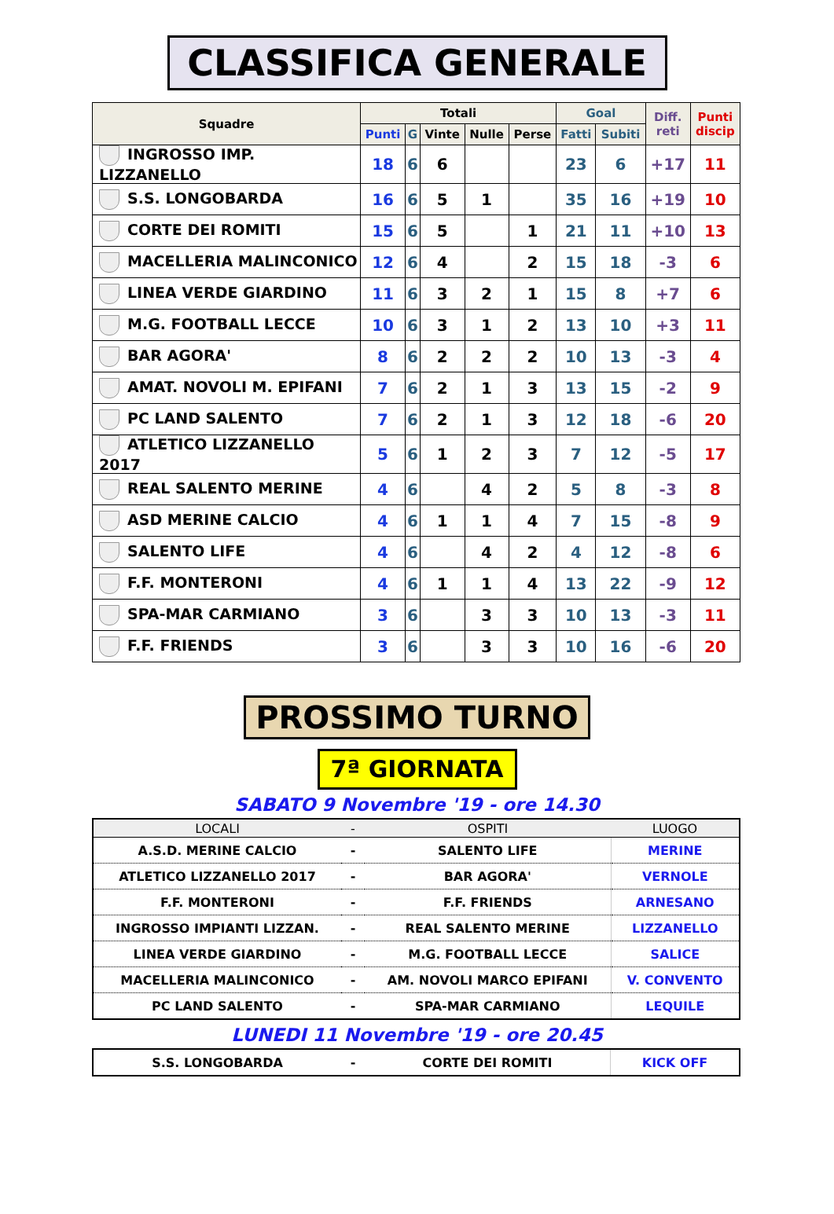CLASSIFICA GENERALE
| Squadre | Totali | | | | | Goal | | Diff. reti | Punti discip |
| --- | --- | --- | --- | --- | --- | --- | --- | --- | --- |
| | Punti | G | Vinte | Nulle | Perse | Fatti | Subiti | | |
| INGROSSO IMP. LIZZANELLO | 18 | 6 | 6 | | | 23 | 6 | +17 | 11 |
| S.S. LONGOBARDA | 16 | 6 | 5 | 1 | | 35 | 16 | +19 | 10 |
| CORTE DEI ROMITI | 15 | 6 | 5 | | 1 | 21 | 11 | +10 | 13 |
| MACELLERIA MALINCONICO | 12 | 6 | 4 | | 2 | 15 | 18 | -3 | 6 |
| LINEA VERDE GIARDINO | 11 | 6 | 3 | 2 | 1 | 15 | 8 | +7 | 6 |
| M.G. FOOTBALL LECCE | 10 | 6 | 3 | 1 | 2 | 13 | 10 | +3 | 11 |
| BAR AGORA' | 8 | 6 | 2 | 2 | 2 | 10 | 13 | -3 | 4 |
| AMAT. NOVOLI M. EPIFANI | 7 | 6 | 2 | 1 | 3 | 13 | 15 | -2 | 9 |
| PC LAND SALENTO | 7 | 6 | 2 | 1 | 3 | 12 | 18 | -6 | 20 |
| ATLETICO LIZZANELLO 2017 | 5 | 6 | 1 | 2 | 3 | 7 | 12 | -5 | 17 |
| REAL SALENTO MERINE | 4 | 6 | | 4 | 2 | 5 | 8 | -3 | 8 |
| ASD MERINE CALCIO | 4 | 6 | 1 | 1 | 4 | 7 | 15 | -8 | 9 |
| SALENTO LIFE | 4 | 6 | | 4 | 2 | 4 | 12 | -8 | 6 |
| F.F. MONTERONI | 4 | 6 | 1 | 1 | 4 | 13 | 22 | -9 | 12 |
| SPA-MAR CARMIANO | 3 | 6 | | 3 | 3 | 10 | 13 | -3 | 11 |
| F.F. FRIENDS | 3 | 6 | | 3 | 3 | 10 | 16 | -6 | 20 |
PROSSIMO TURNO
7ª GIORNATA
SABATO 9 Novembre '19 - ore 14.30
| LOCALI | - | OSPITI | LUOGO |
| --- | --- | --- | --- |
| A.S.D. MERINE CALCIO | - | SALENTO LIFE | MERINE |
| ATLETICO LIZZANELLO 2017 | - | BAR AGORA' | VERNOLE |
| F.F. MONTERONI | - | F.F. FRIENDS | ARNESANO |
| INGROSSO IMPIANTI LIZZAN. | - | REAL SALENTO MERINE | LIZZANELLO |
| LINEA VERDE GIARDINO | - | M.G. FOOTBALL LECCE | SALICE |
| MACELLERIA MALINCONICO | - | AM. NOVOLI MARCO EPIFANI | V. CONVENTO |
| PC LAND SALENTO | - | SPA-MAR CARMIANO | LEQUILE |
LUNEDI 11 Novembre '19 - ore 20.45
| S.S. LONGOBARDA | - | CORTE DEI ROMITI | KICK OFF |